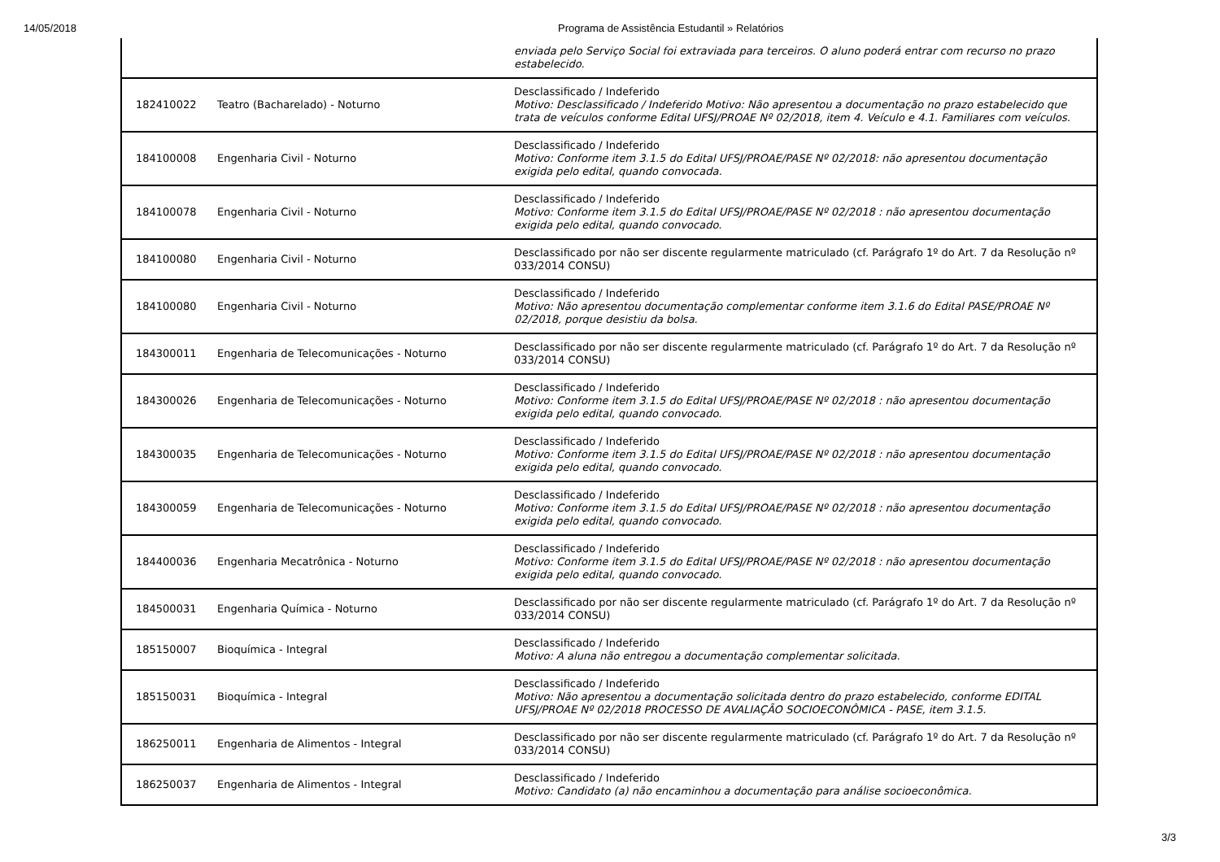14/05/2018 Programa de Assistência Estudantil » Relatórios
| | | enviada pelo Serviço Social foi extraviada para terceiros. O aluno poderá entrar com recurso no prazo estabelecido. |
| 182410022 | Teatro (Bacharelado) - Noturno | Desclassificado / Indeferido Motivo: Desclassificado / Indeferido Motivo: Não apresentou a documentação no prazo estabelecido que trata de veículos conforme Edital UFSJ/PROAE Nº 02/2018, item 4. Veículo e 4.1. Familiares com veículos. |
| 184100008 | Engenharia Civil - Noturno | Desclassificado / Indeferido Motivo: Conforme item 3.1.5 do Edital UFSJ/PROAE/PASE Nº 02/2018: não apresentou documentação exigida pelo edital, quando convocada. |
| 184100078 | Engenharia Civil - Noturno | Desclassificado / Indeferido Motivo: Conforme item 3.1.5 do Edital UFSJ/PROAE/PASE Nº 02/2018 : não apresentou documentação exigida pelo edital, quando convocado. |
| 184100080 | Engenharia Civil - Noturno | Desclassificado por não ser discente regularmente matriculado (cf. Parágrafo 1º do Art. 7 da Resolução nº 033/2014 CONSU) |
| 184100080 | Engenharia Civil - Noturno | Desclassificado / Indeferido Motivo: Não apresentou documentação complementar conforme item 3.1.6 do Edital PASE/PROAE Nº 02/2018, porque desistiu da bolsa. |
| 184300011 | Engenharia de Telecomunicações - Noturno | Desclassificado por não ser discente regularmente matriculado (cf. Parágrafo 1º do Art. 7 da Resolução nº 033/2014 CONSU) |
| 184300026 | Engenharia de Telecomunicações - Noturno | Desclassificado / Indeferido Motivo: Conforme item 3.1.5 do Edital UFSJ/PROAE/PASE Nº 02/2018 : não apresentou documentação exigida pelo edital, quando convocado. |
| 184300035 | Engenharia de Telecomunicações - Noturno | Desclassificado / Indeferido Motivo: Conforme item 3.1.5 do Edital UFSJ/PROAE/PASE Nº 02/2018 : não apresentou documentação exigida pelo edital, quando convocado. |
| 184300059 | Engenharia de Telecomunicações - Noturno | Desclassificado / Indeferido Motivo: Conforme item 3.1.5 do Edital UFSJ/PROAE/PASE Nº 02/2018 : não apresentou documentação exigida pelo edital, quando convocado. |
| 184400036 | Engenharia Mecatrônica - Noturno | Desclassificado / Indeferido Motivo: Conforme item 3.1.5 do Edital UFSJ/PROAE/PASE Nº 02/2018 : não apresentou documentação exigida pelo edital, quando convocado. |
| 184500031 | Engenharia Química - Noturno | Desclassificado por não ser discente regularmente matriculado (cf. Parágrafo 1º do Art. 7 da Resolução nº 033/2014 CONSU) |
| 185150007 | Bioquímica - Integral | Desclassificado / Indeferido Motivo: A aluna não entregou a documentação complementar solicitada. |
| 185150031 | Bioquímica - Integral | Desclassificado / Indeferido Motivo: Não apresentou a documentação solicitada dentro do prazo estabelecido, conforme EDITAL UFSJ/PROAE Nº 02/2018 PROCESSO DE AVALIAÇÃO SOCIOECONÔMICA - PASE, item 3.1.5. |
| 186250011 | Engenharia de Alimentos - Integral | Desclassificado por não ser discente regularmente matriculado (cf. Parágrafo 1º do Art. 7 da Resolução nº 033/2014 CONSU) |
| 186250037 | Engenharia de Alimentos - Integral | Desclassificado / Indeferido Motivo: Candidato (a) não encaminhou a documentação para análise socioeconômica. |
3/3